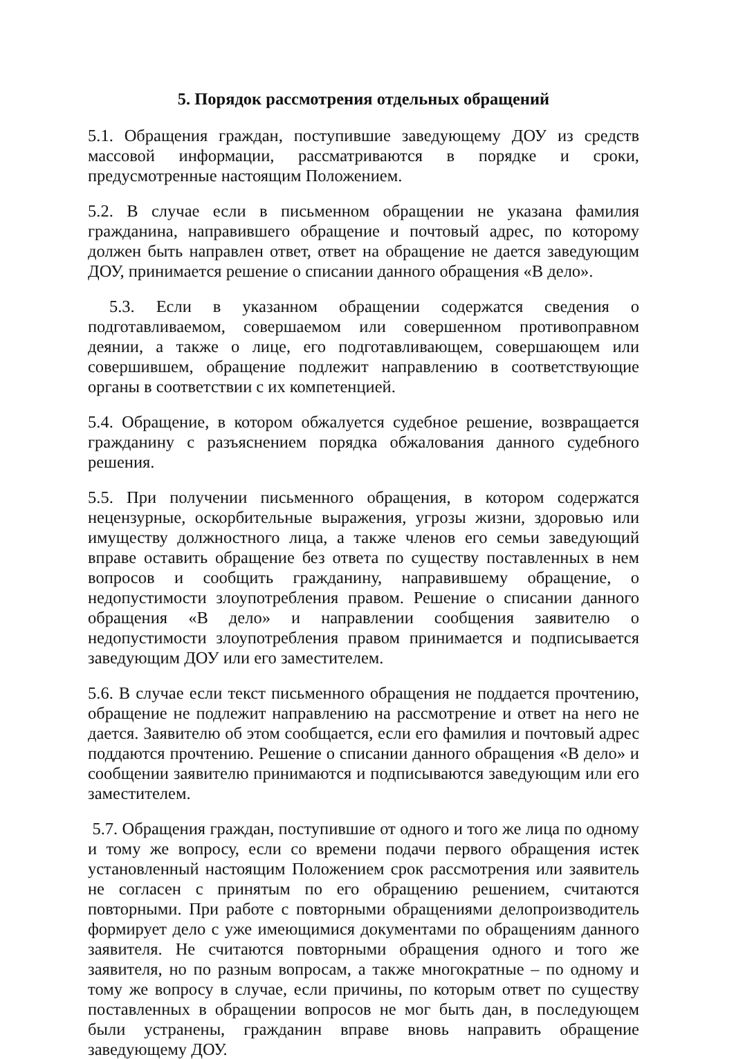5. Порядок рассмотрения отдельных обращений
5.1. Обращения граждан, поступившие заведующему ДОУ из средств массовой информации, рассматриваются в порядке и сроки, предусмотренные настоящим Положением.
5.2. В случае если в письменном обращении не указана фамилия гражданина, направившего обращение и почтовый адрес, по которому должен быть направлен ответ, ответ на обращение не дается заведующим ДОУ, принимается решение о списании данного обращения «В дело».
5.3. Если в указанном обращении содержатся сведения о подготавливаемом, совершаемом или совершенном противоправном деянии, а также о лице, его подготавливающем, совершающем или совершившем, обращение подлежит направлению в соответствующие органы в соответствии с их компетенцией.
5.4. Обращение, в котором обжалуется судебное решение, возвращается гражданину с разъяснением порядка обжалования данного судебного решения.
5.5. При получении письменного обращения, в котором содержатся нецензурные, оскорбительные выражения, угрозы жизни, здоровью или имуществу должностного лица, а также членов его семьи заведующий вправе оставить обращение без ответа по существу поставленных в нем вопросов и сообщить гражданину, направившему обращение, о недопустимости злоупотребления правом. Решение о списании данного обращения «В дело» и направлении сообщения заявителю о недопустимости злоупотребления правом принимается и подписывается заведующим ДОУ или его заместителем.
5.6. В случае если текст письменного обращения не поддается прочтению, обращение не подлежит направлению на рассмотрение и ответ на него не дается. Заявителю об этом сообщается, если его фамилия и почтовый адрес поддаются прочтению. Решение о списании данного обращения «В дело» и сообщении заявителю принимаются и подписываются заведующим или его заместителем.
5.7. Обращения граждан, поступившие от одного и того же лица по одному и тому же вопросу, если со времени подачи первого обращения истек установленный настоящим Положением срок рассмотрения или заявитель не согласен с принятым по его обращению решением, считаются повторными. При работе с повторными обращениями делопроизводитель формирует дело с уже имеющимися документами по обращениям данного заявителя. Не считаются повторными обращения одного и того же заявителя, но по разным вопросам, а также многократные – по одному и тому же вопросу в случае, если причины, по которым ответ по существу поставленных в обращении вопросов не мог быть дан, в последующем были устранены, гражданин вправе вновь направить обращение заведующему ДОУ.